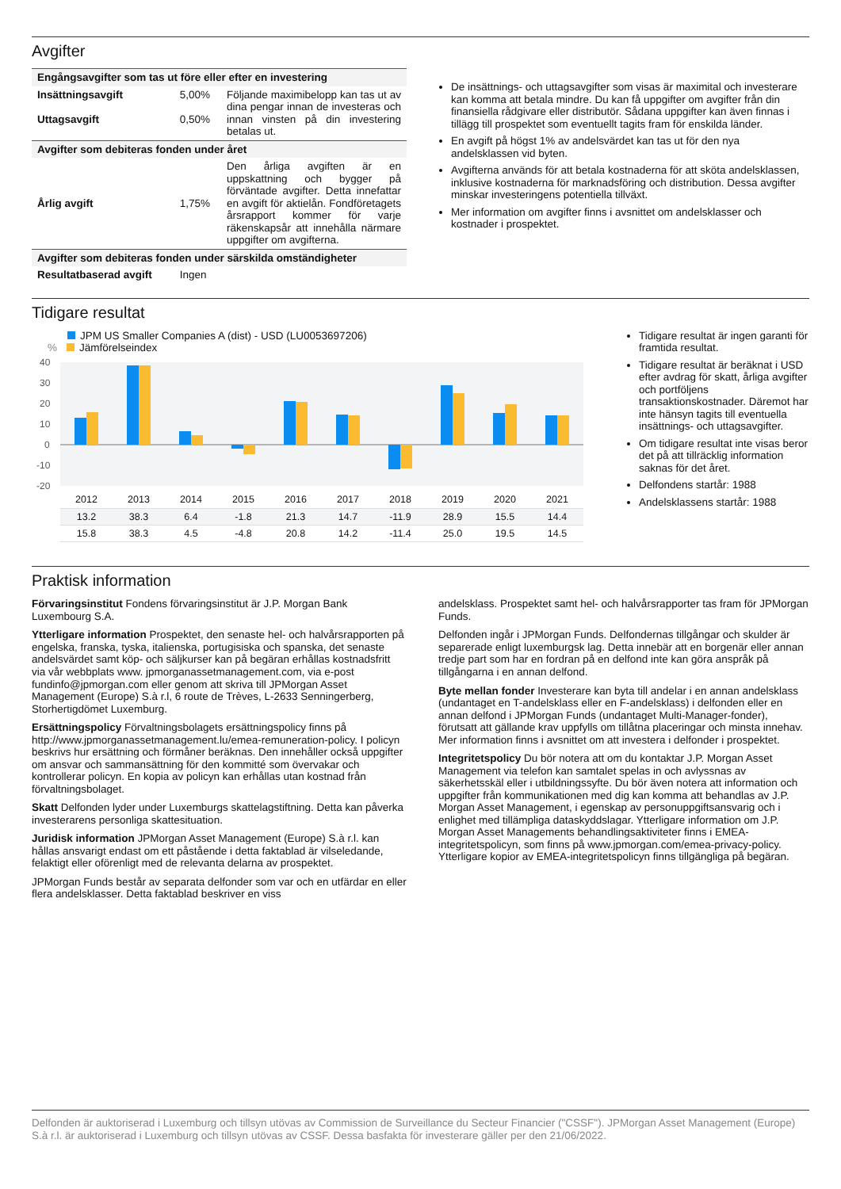Avgifter
| Engångsavgifter som tas ut före eller efter en investering | | |
| --- | --- | --- |
| Insättningsavgift Uttagsavgift | 5,00% 0,50% | Följande maximibelopp kan tas ut av dina pengar innan de investeras och innan vinsten på din investering betalas ut. |
| Avgifter som debiteras fonden under året | | |
| Årlig avgift | 1,75% | Den årliga avgiften är en uppskattning och bygger på förväntade avgifter. Detta innefattar en avgift för aktielån. Fondföretagets årsrapport kommer för varje räkenskapsår att innehålla närmare uppgifter om avgifterna. |
| Avgifter som debiteras fonden under särskilda omständigheter | | |
| Resultatbaserad avgift | Ingen | |
De insättnings- och uttagsavgifter som visas är maximital och investerare kan komma att betala mindre. Du kan få uppgifter om avgifter från din finansiella rådgivare eller distributör. Sådana uppgifter kan även finnas i tillägg till prospektet som eventuellt tagits fram för enskilda länder.
En avgift på högst 1% av andelsvärdet kan tas ut för den nya andelsklassen vid byten.
Avgifterna används för att betala kostnaderna för att sköta andelsklassen, inklusive kostnaderna för marknadsföring och distribution. Dessa avgifter minskar investeringens potentiella tillväxt.
Mer information om avgifter finns i avsnittet om andelsklasser och kostnader i prospektet.
Tidigare resultat
JPM US Smaller Companies A (dist) - USD (LU0053697206)
% Jämförelseindex
40
30
20
10
0
-10
-20
| 2012 | 2013 | 2014 | 2015 | 2016 | 2017 | 2018 | 2019 | 2020 | 2021 |
| 13.2 | 38.3 | 6.4 | -1.8 | 21.3 | 14.7 | -11.9 | 28.9 | 15.5 | 14.4 |
| 15.8 | 38.3 | 4.5 | -4.8 | 20.8 | 14.2 | -11.4 | 25.0 | 19.5 | 14.5 |
Tidigare resultat är ingen garanti för framtida resultat.
Tidigare resultat är beräknat i USD efter avdrag för skatt, årliga avgifter och portföljens transaktionskostnader. Däremot har inte hänsyn tagits till eventuella insättnings- och uttagsavgifter.
Om tidigare resultat inte visas beror det på att tillräcklig information saknas för det året.
Delfondens startår: 1988
Andelsklassens startår: 1988
Praktisk information
Förvaringsinstitut Fondens förvaringsinstitut är J.P. Morgan Bank Luxembourg S.A.
Ytterligare information Prospektet, den senaste hel- och halvårsrapporten på engelska, franska, tyska, italienska, portugisiska och spanska, det senaste andelsvärdet samt köp- och säljkurser kan på begäran erhållas kostnadsfritt via vår webbplats www. jpmorganassetmanagement.com, via e-post fundinfo@jpmorgan.com eller genom att skriva till JPMorgan Asset Management (Europe) S.à r.l, 6 route de Trèves, L-2633 Senningerberg, Storhertigdömet Luxemburg.
Ersättningspolicy Förvaltningsbolagets ersättningspolicy finns på http://www.jpmorganassetmanagement.lu/emea-remuneration-policy. I policyn beskrivs hur ersättning och förmåner beräknas. Den innehåller också uppgifter om ansvar och sammansättning för den kommitté som övervakar och kontrollerar policyn. En kopia av policyn kan erhållas utan kostnad från förvaltningsbolaget.
Skatt Delfonden lyder under Luxemburgs skattelagstiftning. Detta kan påverka investerarens personliga skattesituation.
Juridisk information JPMorgan Asset Management (Europe) S.à r.l. kan hållas ansvarigt endast om ett påstående i detta faktablad är vilseledande, felaktigt eller oförenligt med de relevanta delarna av prospektet.
JPMorgan Funds består av separata delfonder som var och en utfärdar en eller flera andelsklasser. Detta faktablad beskriver en viss
andelsklass. Prospektet samt hel- och halvårsrapporter tas fram för JPMorgan Funds.
Delfonden ingår i JPMorgan Funds. Delfondernas tillgångar och skulder är separerade enligt luxemburgsk lag. Detta innebär att en borgenär eller annan tredje part som har en fordran på en delfond inte kan göra anspråk på tillgångarna i en annan delfond.
Byte mellan fonder Investerare kan byta till andelar i en annan andelsklass (undantaget en T-andelsklass eller en F-andelsklass) i delfonden eller en annan delfond i JPMorgan Funds (undantaget Multi-Manager-fonder), förutsatt att gällande krav uppfylls om tillåtna placeringar och minsta innehav. Mer information finns i avsnittet om att investera i delfonder i prospektet.
Integritetspolicy Du bör notera att om du kontaktar J.P. Morgan Asset Management via telefon kan samtalet spelas in och avlyssnas av säkerhetsskäl eller i utbildningssyfte. Du bör även notera att information och uppgifter från kommunikationen med dig kan komma att behandlas av J.P. Morgan Asset Management, i egenskap av personuppgiftsansvarig och i enlighet med tillämpliga dataskyddslagar. Ytterligare information om J.P. Morgan Asset Managements behandlingsaktiviteter finns i EMEA-integritetspolicyn, som finns på www.jpmorgan.com/emea-privacy-policy. Ytterligare kopior av EMEA-integritetspolicyn finns tillgängliga på begäran.
Delfonden är auktoriserad i Luxemburg och tillsyn utövas av Commission de Surveillance du Secteur Financier ("CSSF"). JPMorgan Asset Management (Europe) S.à r.l. är auktoriserad i Luxemburg och tillsyn utövas av CSSF. Dessa basfakta för investerare gäller per den 21/06/2022.